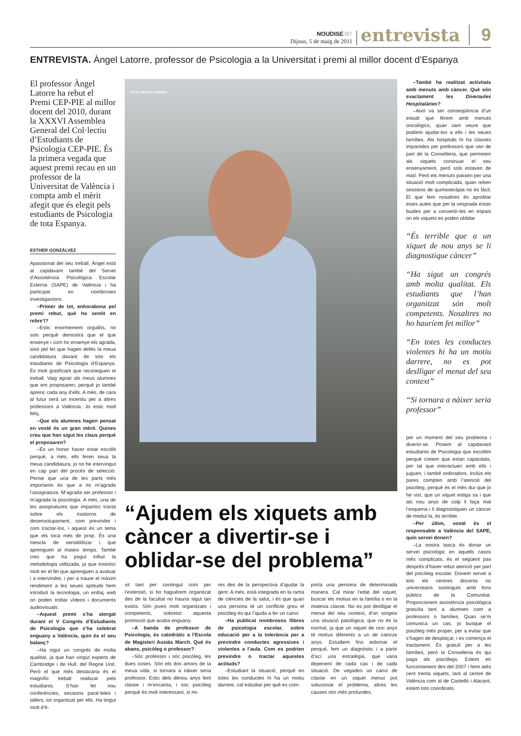NOUDISE 387
Dijous, 5 de maig de 2011
entrevista
9
ENTREVISTA. Àngel Latorre, professor de Psicologia a la Universitat i premi al millor docent d’Espanya
El professor Àngel Latorre ha rebut el Premi CEP-PIE al millor docent del 2010, durant la XXXVI Assemblea General del Col·lectiu d’Estudiants de Psicologia CEP-PIE. És la primera vegada que aquest premi recau en un professor de la Universitat de València i compta amb el mèrit afegit que és elegit pels estudiants de Psicologia de tota Espanya.
ESTHER GONZÀLVEZ
Apassionat del seu treball, Àngel està al capdavant també del Servei d’Assistència Psicològica Escolar Externa (SAPE) de València i ha participat en nombroses investigacions.
–Primer de tot, enhorabona pel premi rebut, què ha sentit en rebre’l?
–Estic enormement orgullós, no sols perquè demostra que el que ensenye i com ho ensenye els agrada, sinó pel fet que hagen defés la meua candidatura davant de tots els estudiants de Psicologia d’Espanya. És molt gratificant que reconeguen el treball. Vaig agrair als meus alumnes que em proposaren, perquè jo també aprenc cada any d’ells. A més, de cara al futur serà un incentiu per a altres professors a València. Jo estic molt feliç.
–Que els alumnes hagen pensat en vosté és un gran mèrit. Quines creu que han sigut les claus perquè el proposaren?
–És un honor haver estat escollit perquè, a més, ells feren seua la meua candidatura, jo no he intervingut en cap part del procés de selecció. Pense que una de les parts més importants és que a mi m’agrada l’assignatura. M’agrada ser professor i m’agrada la psicologia. A més, una de les assignatures que impartisc tracta sobre els trastorns de desenvolupament, com previndre i com tractar-los, i aquest és un tema que els toca més de prop. És una mescla de sensibilitzar i que aprenguen al mateix temps. També crec que ha pogut influir la metodologia utilitzada, ja que insistisc molt en el fet que aprenguen a avaluar i a intervindre, i per a traure el màxim rendiment a les seues aptituds hem introduït la tecnologia, un enllaç web on poden trobar vídeos i documents audiovisuals.
–Aquest premi s’ha atorgat durant el V Congrés d’Estudiants de Psicologia que s’ha celebrat enguany a València, quin és el seu balanç?
–Ha sigut un congrés de molta qualitat, ja que han vingut experts de Cambridge i de Hull, del Regne Unit. Però el que més destacaria és el magnífic treball realitzat pels estudiants. S’han fet nou conferències, sessions paral·leles i tallers, tot organitzat per ells. Ha tingut molt d’è-
FOTO: MIGUEL LORENZO
“Ajudem els xiquets amb càncer a divertir-se i oblidar-se del problema”
xit tant per contingut com per l’extensió, si ho haguérem organitzat des de la facultat no hauria sigut tan exitós. Són joves molt organitzats i competents, sobretot aquesta promoció que acaba enguany.
–A banda de professor de Psicologia, és catedràtic a l’Escola de Magisteri Ausiàs March. Què és abans, psicòleg o professor?
–Sóc professor i sóc psicòleg, les dues coses. Són els dos amors de la meua vida, si tornara a nàixer seria professor. Estic dels dènou anys fent classe i m’encanta, i soc psicòleg perquè és molt interessant, si mi-
res des de la perspectiva d’ajudar la gent. A més, està integrada en la rama de ciències de la salut, i és que quan una persona té un conflicte greu el psicòleg és qui l’ajuda a fer un canvi.
–Ha publicat nombrosos llibres de psicologia escolar, sobre educació per a la tolerància per a previndre conductes agressives i violentes a l’aula. Com es podrien previndre o tractar aquestes actituds?
–Estudiant la situació, perquè en totes les conductes hi ha un motiu darrere, cal estudiar per què es com-
porta una persona de determinada manera. Cal mirar l’edat del xiquet, buscar els motius en la família o en la mateixa classe. No es pot deslligar el menut del seu context, d’on sorgeix una situació patològica, que no és la normal, ja que un xiquet de cinc anys té motius diferents a un de catorze anys. Estudiem fins esbrinar el perquè, fem un diagnòstic i a partir d’ací una estratègia, que varia depenent de cada cas i de cada situació. De vegades un canvi de classe en un xiquet menut pot solucionar el problema, altres les causes són més profundes.
–També ha realitzat activitats amb menuts amb càncer. Què són exactament les Diveraules Hospitalàries?
–Això va ser conseqüència d’un estudi que férem amb menuts oncològics, quan vam veure que podíem ajudar-los a ells i les seues famílies. Als hospitals hi ha classes impartides per professors que van de part de la Conselleria, que permeten als xiquets continuar el seu ensenyament, però sols estaven de matí. Però els menuts passen per una situació molt complicada, quan reben sessions de quimioteràpia no és fàcil. El que fem nosaltres és aprofitar eixes aules que per la vesprada estan buides per a convertir-les en espais on els xiquets es poden oblidar
“És terrible que a un xiquet de nou anys se li diagnostique càncer”
“Ha sigut un congrés amb molta qualitat. Els estudiants que l’han organitzat són molt competents. Nosaltres no ho hauríem fet millor”
“En totes les conductes violentes hi ha un motiu darrere, no es pot deslligar el menut del seu context”
“Si tornara a nàixer seria professor”
per un moment del seu problema i divertir-se. Posem al capdavant estudiants de Psicologia que escollim perquè creiem que estan capacitats, per tal que interactuen amb ells i juguen, i també ordinadors. Inclús els pares compten amb l’atenció del psicòleg, perquè és el més dur que jo he vist, que un xiquet estiga sa i que als nou anys de colp li faça mal l’esquena i li diagnostiquen un càncer de medul·la, és terrible.
–Per últim, vosté és el responsable a València del SAPE, quin servei donen?
–La nostra tasca és donar un servei psicològic en aquells casos més complicats, és el següent pas després d’haver rebut atenció per part del psicòleg escolar. Donem servei a tots els centres docents no universitaris sostinguts amb fons públics de la Comunitat. Proporcionem assistència psicològica gratuïta tant a alumnes com a professors o famílies. Quan se’m comunica un cas, jo busque el psicòleg més proper, per a evitar que s’hagen de desplaçar, i es comença el tractament. És gratuït per a les famílies, però la Conselleria és qui paga als psicòlegs. Estem en funcionament des del 2007 i hem atés cent trenta xiquets, tant al centre de València com al de Castelló i Alacant, estem tots coordinats.